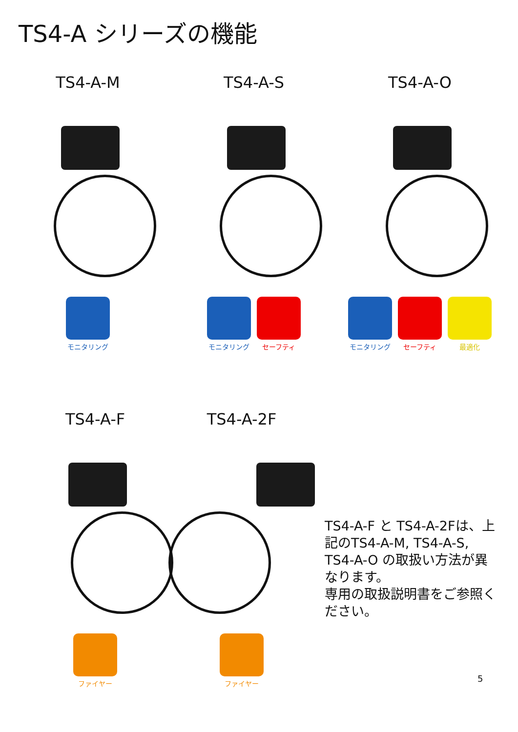TS4-A シリーズの機能
TS4-A-M
モニタリング
TS4-A-S
モニタリング セーフティ
TS4-A-O
モニタリング セーフティ 最適化
TS4-A-F
ファイヤー
TS4-A-2F
ファイヤー
TS4-A-F と TS4-A-2Fは、上記のTS4-A-M, TS4-A-S, TS4-A-O の取扱い方法が異なります。
専用の取扱説明書をご参照ください。
5